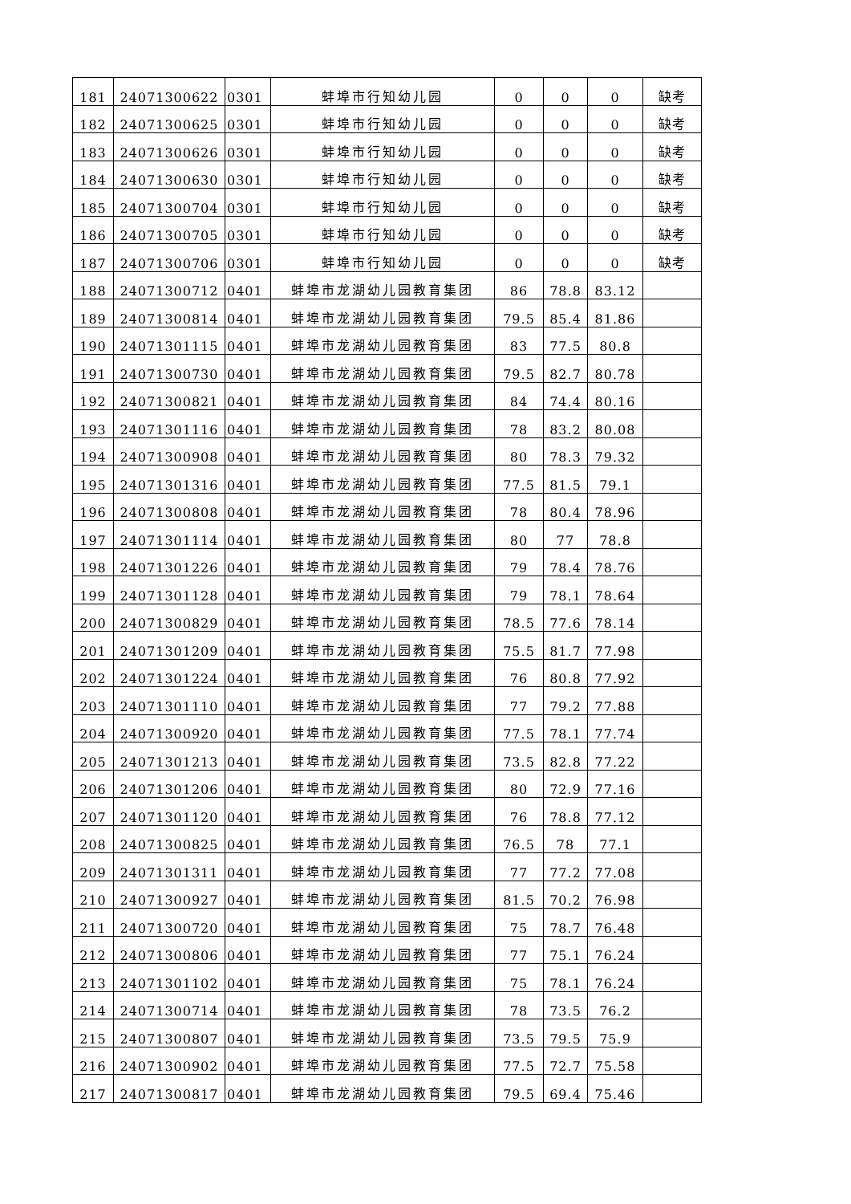| 181 | 24071300622 | 0301 | 蚌埠市行知幼儿园 | 0 | 0 | 0 | 缺考 |
| 182 | 24071300625 | 0301 | 蚌埠市行知幼儿园 | 0 | 0 | 0 | 缺考 |
| 183 | 24071300626 | 0301 | 蚌埠市行知幼儿园 | 0 | 0 | 0 | 缺考 |
| 184 | 24071300630 | 0301 | 蚌埠市行知幼儿园 | 0 | 0 | 0 | 缺考 |
| 185 | 24071300704 | 0301 | 蚌埠市行知幼儿园 | 0 | 0 | 0 | 缺考 |
| 186 | 24071300705 | 0301 | 蚌埠市行知幼儿园 | 0 | 0 | 0 | 缺考 |
| 187 | 24071300706 | 0301 | 蚌埠市行知幼儿园 | 0 | 0 | 0 | 缺考 |
| 188 | 24071300712 | 0401 | 蚌埠市龙湖幼儿园教育集团 | 86 | 78.8 | 83.12 | |
| 189 | 24071300814 | 0401 | 蚌埠市龙湖幼儿园教育集团 | 79.5 | 85.4 | 81.86 | |
| 190 | 24071301115 | 0401 | 蚌埠市龙湖幼儿园教育集团 | 83 | 77.5 | 80.8 | |
| 191 | 24071300730 | 0401 | 蚌埠市龙湖幼儿园教育集团 | 79.5 | 82.7 | 80.78 | |
| 192 | 24071300821 | 0401 | 蚌埠市龙湖幼儿园教育集团 | 84 | 74.4 | 80.16 | |
| 193 | 24071301116 | 0401 | 蚌埠市龙湖幼儿园教育集团 | 78 | 83.2 | 80.08 | |
| 194 | 24071300908 | 0401 | 蚌埠市龙湖幼儿园教育集团 | 80 | 78.3 | 79.32 | |
| 195 | 24071301316 | 0401 | 蚌埠市龙湖幼儿园教育集团 | 77.5 | 81.5 | 79.1 | |
| 196 | 24071300808 | 0401 | 蚌埠市龙湖幼儿园教育集团 | 78 | 80.4 | 78.96 | |
| 197 | 24071301114 | 0401 | 蚌埠市龙湖幼儿园教育集团 | 80 | 77 | 78.8 | |
| 198 | 24071301226 | 0401 | 蚌埠市龙湖幼儿园教育集团 | 79 | 78.4 | 78.76 | |
| 199 | 24071301128 | 0401 | 蚌埠市龙湖幼儿园教育集团 | 79 | 78.1 | 78.64 | |
| 200 | 24071300829 | 0401 | 蚌埠市龙湖幼儿园教育集团 | 78.5 | 77.6 | 78.14 | |
| 201 | 24071301209 | 0401 | 蚌埠市龙湖幼儿园教育集团 | 75.5 | 81.7 | 77.98 | |
| 202 | 24071301224 | 0401 | 蚌埠市龙湖幼儿园教育集团 | 76 | 80.8 | 77.92 | |
| 203 | 24071301110 | 0401 | 蚌埠市龙湖幼儿园教育集团 | 77 | 79.2 | 77.88 | |
| 204 | 24071300920 | 0401 | 蚌埠市龙湖幼儿园教育集团 | 77.5 | 78.1 | 77.74 | |
| 205 | 24071301213 | 0401 | 蚌埠市龙湖幼儿园教育集团 | 73.5 | 82.8 | 77.22 | |
| 206 | 24071301206 | 0401 | 蚌埠市龙湖幼儿园教育集团 | 80 | 72.9 | 77.16 | |
| 207 | 24071301120 | 0401 | 蚌埠市龙湖幼儿园教育集团 | 76 | 78.8 | 77.12 | |
| 208 | 24071300825 | 0401 | 蚌埠市龙湖幼儿园教育集团 | 76.5 | 78 | 77.1 | |
| 209 | 24071301311 | 0401 | 蚌埠市龙湖幼儿园教育集团 | 77 | 77.2 | 77.08 | |
| 210 | 24071300927 | 0401 | 蚌埠市龙湖幼儿园教育集团 | 81.5 | 70.2 | 76.98 | |
| 211 | 24071300720 | 0401 | 蚌埠市龙湖幼儿园教育集团 | 75 | 78.7 | 76.48 | |
| 212 | 24071300806 | 0401 | 蚌埠市龙湖幼儿园教育集团 | 77 | 75.1 | 76.24 | |
| 213 | 24071301102 | 0401 | 蚌埠市龙湖幼儿园教育集团 | 75 | 78.1 | 76.24 | |
| 214 | 24071300714 | 0401 | 蚌埠市龙湖幼儿园教育集团 | 78 | 73.5 | 76.2 | |
| 215 | 24071300807 | 0401 | 蚌埠市龙湖幼儿园教育集团 | 73.5 | 79.5 | 75.9 | |
| 216 | 24071300902 | 0401 | 蚌埠市龙湖幼儿园教育集团 | 77.5 | 72.7 | 75.58 | |
| 217 | 24071300817 | 0401 | 蚌埠市龙湖幼儿园教育集团 | 79.5 | 69.4 | 75.46 | |